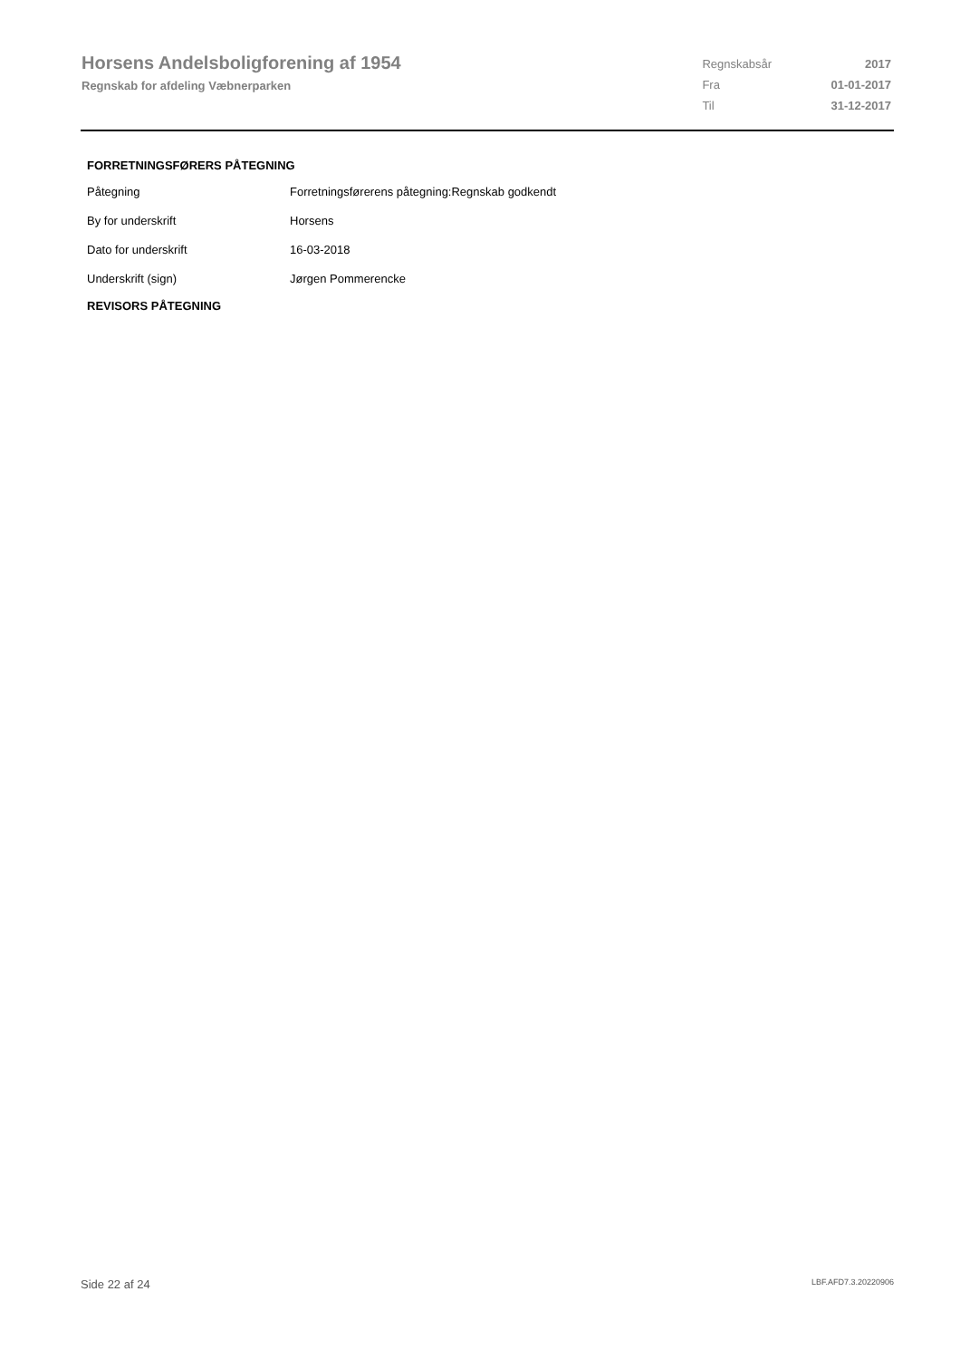Horsens Andelsboligforening af 1954
Regnskab for afdeling Væbnerparken
| Regnskabsår | 2017 |
| Fra | 01-01-2017 |
| Til | 31-12-2017 |
FORRETNINGSFØRERS PÅTEGNING
| Påtegning | Forretningsførerens påtegning:Regnskab godkendt |
| By for underskrift | Horsens |
| Dato for underskrift | 16-03-2018 |
| Underskrift (sign) | Jørgen Pommerencke |
REVISORS PÅTEGNING
Side 22 af 24 LBF.AFD7.3.20220906